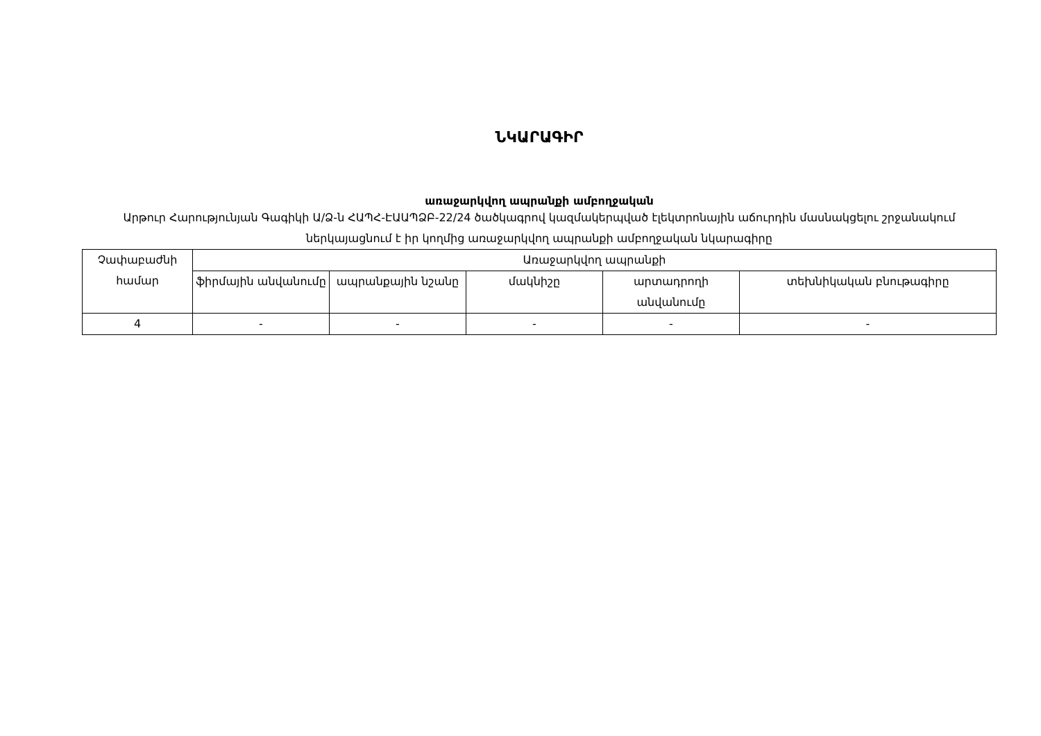ՆԿԱՐԱԳԻՐ
առաջարկվող ապրանքի ամբողջական
Արթուր Հարությունյան Գագիկի Ա/Ձ-ն ՀԱՊՀ-ԷԱԱՊՁԲ-22/24 ծածկագրով կազմակերպված էլեկտրոնային աճուրդին մասնակցելու շրջանակում ներկայացնում է իր կողմից առաջարկվող ապրանքի ամբողջական նկարագիրը
| Չափաբաժնի համար | Առաջարկվող ապրանքի | | | | |
| --- | --- | --- | --- | --- | --- |
| | ֆիրմային անվանումը | ապրանքային նշանը | մակնիշը | արտադրողի անվանումը | տեխնիկական բնութագիրը |
| 4 | - | - | - | - | - |